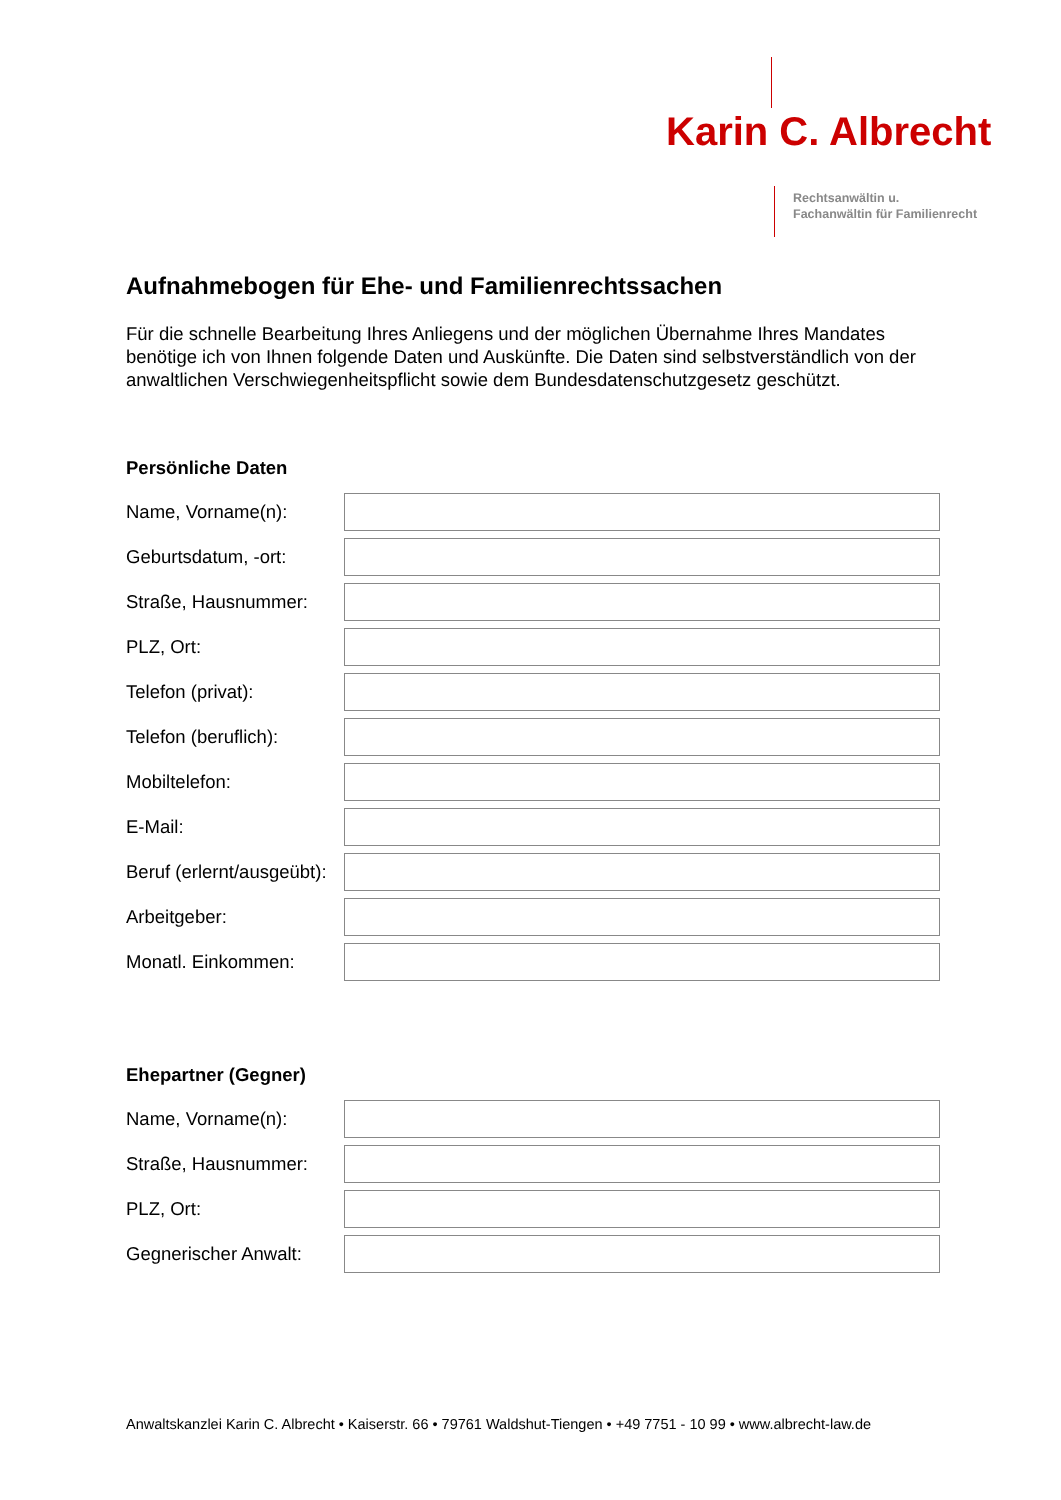Karin C. Albrecht
Rechtsanwältin u.
Fachanwältin für Familienrecht
Aufnahmebogen für Ehe- und Familienrechtssachen
Für die schnelle Bearbeitung Ihres Anliegens und der möglichen Übernahme Ihres Mandates benötige ich von Ihnen folgende Daten und Auskünfte. Die Daten sind selbstverständlich von der anwaltlichen Verschwiegenheitspflicht sowie dem Bundesdatenschutzgesetz geschützt.
Persönliche Daten
Name, Vorname(n):
Geburtsdatum, -ort:
Straße, Hausnummer:
PLZ, Ort:
Telefon (privat):
Telefon (beruflich):
Mobiltelefon:
E-Mail:
Beruf (erlernt/ausgeübt):
Arbeitgeber:
Monatl. Einkommen:
Ehepartner (Gegner)
Name, Vorname(n):
Straße, Hausnummer:
PLZ, Ort:
Gegnerischer Anwalt:
Anwaltskanzlei Karin C. Albrecht • Kaiserstr. 66 • 79761 Waldshut-Tiengen • +49 7751 - 10 99 • www.albrecht-law.de